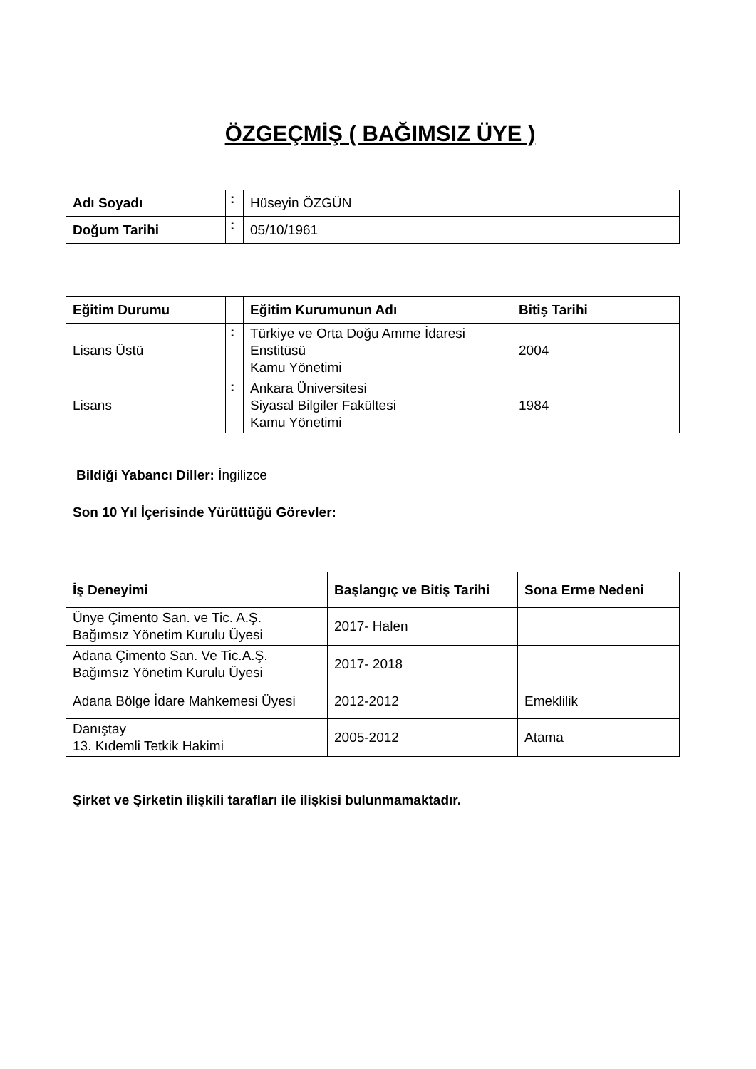ÖZGEÇMİŞ ( BAĞIMSIZ ÜYE )
| Adı Soyadı | : | Hüseyin ÖZGÜN |
| Doğum Tarihi | : | 05/10/1961 |
| Eğitim Durumu | | Eğitim Kurumunun Adı | Bitiş Tarihi |
| Lisans Üstü | : | Türkiye ve Orta Doğu Amme İdaresi Enstitüsü Kamu Yönetimi | 2004 |
| Lisans | : | Ankara Üniversitesi Siyasal Bilgiler Fakültesi Kamu Yönetimi | 1984 |
Bildiği Yabancı Diller: İngilizce
Son 10 Yıl İçerisinde Yürüttüğü Görevler:
| İş Deneyimi | Başlangıç ve Bitiş Tarihi | Sona Erme Nedeni |
| --- | --- | --- |
| Ünye Çimento San. ve Tic. A.Ş. Bağımsız Yönetim Kurulu Üyesi | 2017- Halen | |
| Adana Çimento San. Ve Tic.A.Ş. Bağımsız Yönetim Kurulu Üyesi | 2017- 2018 | |
| Adana Bölge İdare Mahkemesi Üyesi | 2012-2012 | Emeklilik |
| Danıştay 13. Kıdemli Tetkik Hakimi | 2005-2012 | Atama |
Şirket ve Şirketin ilişkili tarafları ile ilişkisi bulunmamaktadır.